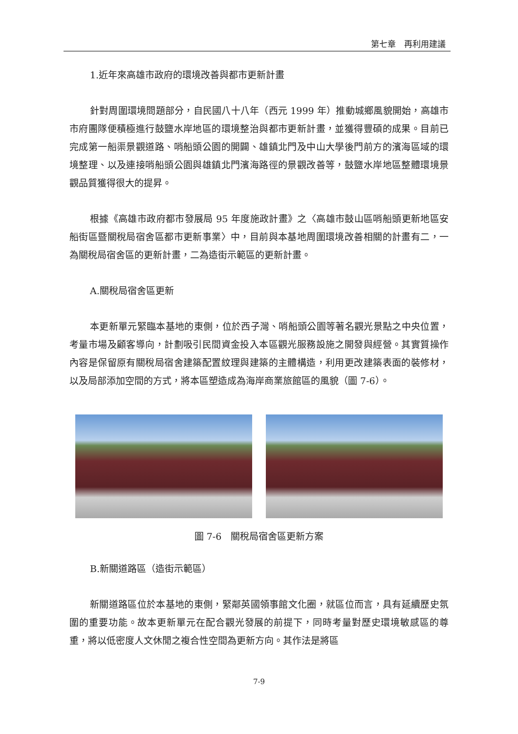第七章　再利用建議
1.近年來高雄市政府的環境改善與都市更新計畫
針對周圍環境問題部分，自民國八十八年（西元 1999 年）推動城鄉風貌開始，高雄市市府團隊便積極進行鼓鹽水岸地區的環境整治與都市更新計畫，並獲得豐碩的成果。目前已完成第一船渠景觀道路、哨船頭公園的開闢、雄鎮北門及中山大學後門前方的濱海區域的環境整理、以及連接哨船頭公園與雄鎮北門濱海路徑的景觀改善等，鼓鹽水岸地區整體環境景觀品質獲得很大的提昇。
根據《高雄市政府都市發展局 95 年度施政計畫》之〈高雄市鼓山區哨船頭更新地區安船街區暨關稅局宿舍區都市更新事業〉中，目前與本基地周圍環境改善相關的計畫有二，一為關稅局宿舍區的更新計畫，二為造街示範區的更新計畫。
A.關稅局宿舍區更新
本更新單元緊臨本基地的東側，位於西子灣、哨船頭公園等著名觀光景點之中央位置，考量市場及顧客導向，計劃吸引民間資金投入本區觀光服務設施之開發與經營。其實質操作內容是保留原有關稅局宿舍建築配置紋理與建築的主體構造，利用更改建築表面的裝修材，以及局部添加空間的方式，將本區塑造成為海岸商業旅館區的風貌（圖 7-6）。
圖 7-6　關稅局宿舍區更新方案
B.新關道路區（造街示範區）
新關道路區位於本基地的東側，緊鄰英國領事館文化圈，就區位而言，具有延續歷史氛圍的重要功能。故本更新單元在配合觀光發展的前提下，同時考量對歷史環境敏感區的尊重，將以低密度人文休閒之複合性空間為更新方向。其作法是將區
7-9